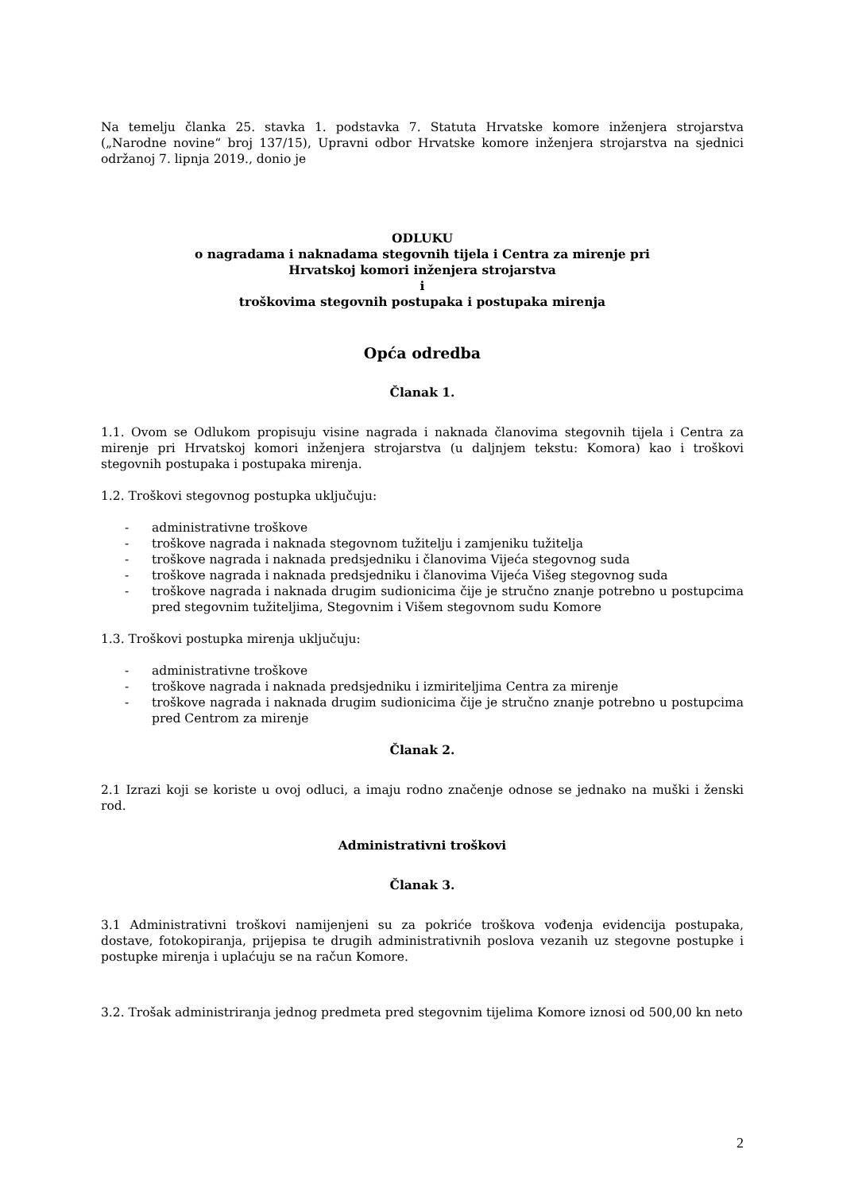Na temelju članka 25. stavka 1. podstavka 7. Statuta Hrvatske komore inženjera strojarstva („Narodne novine“ broj 137/15), Upravni odbor Hrvatske komore inženjera strojarstva na sjednici održanoj 7. lipnja 2019., donio je
ODLUKU
o nagradama i naknadama stegovnih tijela i Centra za mirenje pri
Hrvatskoj komori inženjera strojarstva
i
troškovima stegovnih postupaka i postupaka mirenja
Opća odredba
Članak 1.
1.1. Ovom se Odlukom propisuju visine nagrada i naknada članovima stegovnih tijela i Centra za mirenje pri Hrvatskoj komori inženjera strojarstva (u daljnjem tekstu: Komora) kao i troškovi stegovnih postupaka i postupaka mirenja.
1.2. Troškovi stegovnog postupka uključuju:
- administrativne troškove
- troškove nagrada i naknada stegovnom tužitelju i zamjeniku tužitelja
- troškove nagrada i naknada predsjedniku i članovima Vijeća stegovnog suda
- troškove nagrada i naknada predsjedniku i članovima Vijeća Višeg stegovnog suda
- troškove nagrada i naknada drugim sudionicima čije je stručno znanje potrebno u postupcima pred stegovnim tužiteljima, Stegovnim i Višem stegovnom sudu Komore
1.3. Troškovi postupka mirenja uključuju:
- administrativne troškove
- troškove nagrada i naknada predsjedniku i izmiriteljima Centra za mirenje
- troškove nagrada i naknada drugim sudionicima čije je stručno znanje potrebno u postupcima pred Centrom za mirenje
Članak 2.
2.1 Izrazi koji se koriste u ovoj odluci, a imaju rodno značenje odnose se jednako na muški i ženski rod.
Administrativni troškovi
Članak 3.
3.1 Administrativni troškovi namijenjeni su za pokriće troškova vođenja evidencija postupaka, dostave, fotokopiranja, prijepisa te drugih administrativnih poslova vezanih uz stegovne postupke i postupke mirenja i uplaćuju se na račun Komore.
3.2. Trošak administriranja jednog predmeta pred stegovnim tijelima Komore iznosi od 500,00 kn neto
2